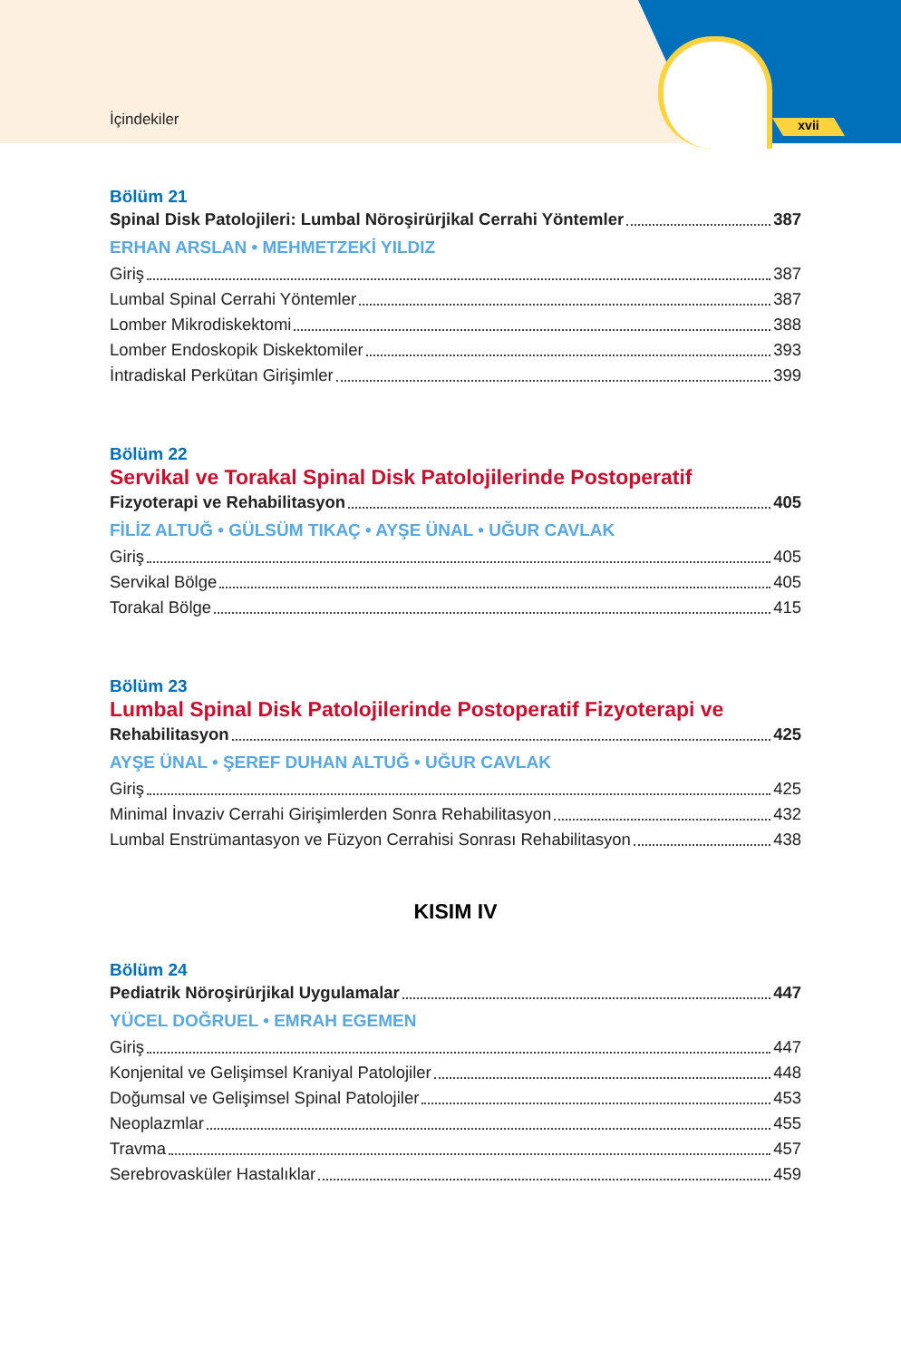İçindekiler xvii
Bölüm 21
Spinal Disk Patolojileri: Lumbal Nöroşirürjikal Cerrahi Yöntemler 387
ERHAN ARSLAN • MEHMETZEKİ YILDIZ
Giriş 387
Lumbal Spinal Cerrahi Yöntemler 387
Lomber Mikrodiskektomi 388
Lomber Endoskopik Diskektomiler 393
İntradiskal Perkütan Girişimler 399
Bölüm 22
Servikal ve Torakal Spinal Disk Patolojilerinde Postoperatif
Fizyoterapi ve Rehabilitasyon 405
FİLİZ ALTUĞ • GÜLSÜM TIKAÇ • AYŞE ÜNAL • UĞUR CAVLAK
Giriş 405
Servikal Bölge 405
Torakal Bölge 415
Bölüm 23
Lumbal Spinal Disk Patolojilerinde Postoperatif Fizyoterapi ve
Rehabilitasyon 425
AYŞE ÜNAL • ŞEREF DUHAN ALTUĞ • UĞUR CAVLAK
Giriş 425
Minimal İnvaziv Cerrahi Girişimlerden Sonra Rehabilitasyon 432
Lumbal Enstrümantasyon ve Füzyon Cerrahisi Sonrası Rehabilitasyon 438
KISIM IV
Bölüm 24
Pediatrik Nöroşirürjikal Uygulamalar 447
YÜCEL DOĞRUEL • EMRAH EGEMEN
Giriş 447
Konjenital ve Gelişimsel Kraniyal Patolojiler 448
Doğumsal ve Gelişimsel Spinal Patolojiler 453
Neoplazmlar 455
Travma 457
Serebrovasküler Hastalıklar 459